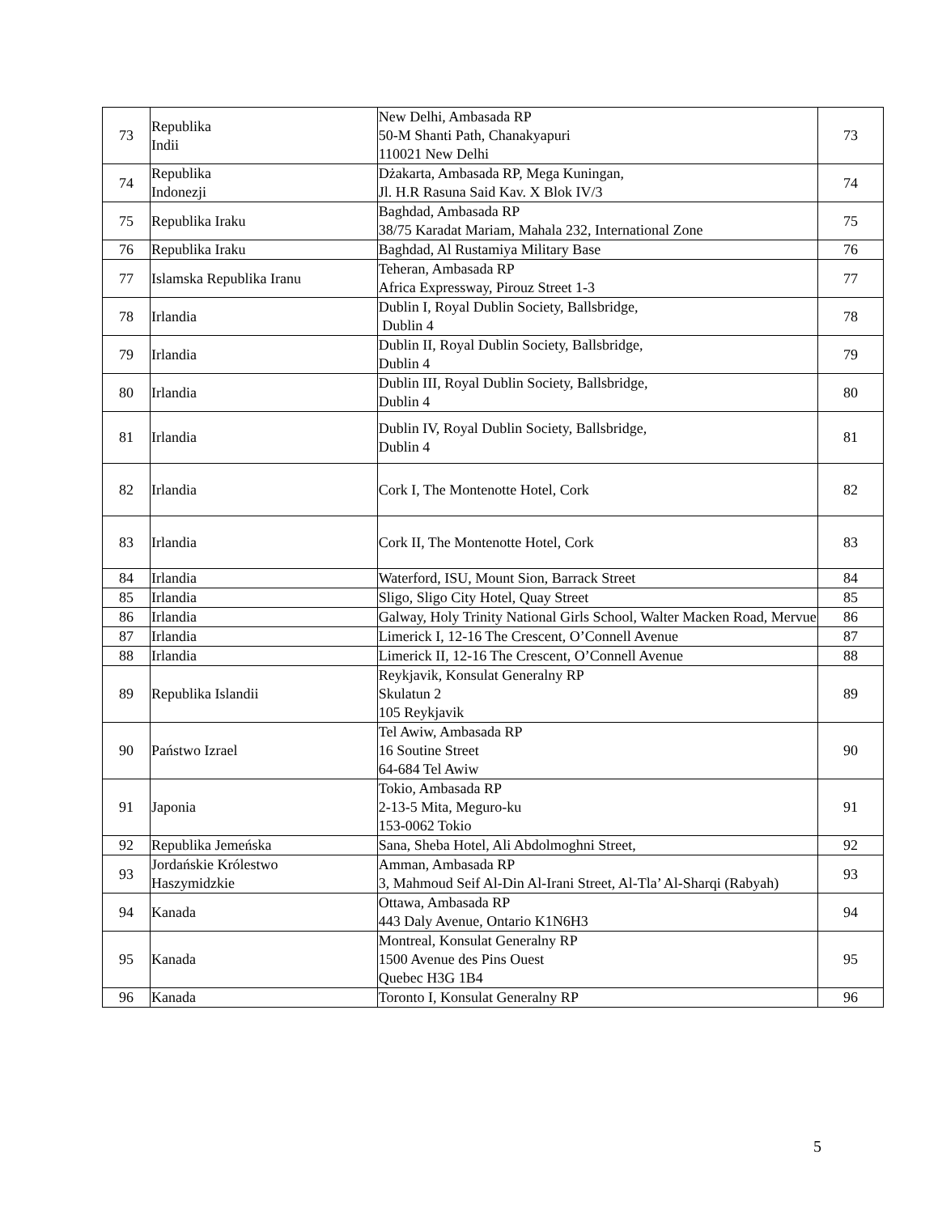| 73 | Republika Indii | New Delhi, Ambasada RP 50-M Shanti Path, Chanakyapuri 110021 New Delhi | 73 |
| 74 | Republika Indonezji | Dżakarta, Ambasada RP, Mega Kuningan, Jl. H.R Rasuna Said Kav. X Blok IV/3 | 74 |
| 75 | Republika Iraku | Baghdad, Ambasada RP 38/75 Karadat Mariam, Mahala 232, International Zone | 75 |
| 76 | Republika Iraku | Baghdad, Al Rustamiya Military Base | 76 |
| 77 | Islamska Republika Iranu | Teheran, Ambasada RP Africa Expressway, Pirouz Street 1-3 | 77 |
| 78 | Irlandia | Dublin I, Royal Dublin Society, Ballsbridge, Dublin 4 | 78 |
| 79 | Irlandia | Dublin II, Royal Dublin Society, Ballsbridge, Dublin 4 | 79 |
| 80 | Irlandia | Dublin III, Royal Dublin Society, Ballsbridge, Dublin 4 | 80 |
| 81 | Irlandia | Dublin IV, Royal Dublin Society, Ballsbridge, Dublin 4 | 81 |
| 82 | Irlandia | Cork I, The Montenotte Hotel, Cork | 82 |
| 83 | Irlandia | Cork II, The Montenotte Hotel, Cork | 83 |
| 84 | Irlandia | Waterford, ISU, Mount Sion, Barrack Street | 84 |
| 85 | Irlandia | Sligo, Sligo City Hotel, Quay Street | 85 |
| 86 | Irlandia | Galway, Holy Trinity National Girls School, Walter Macken Road, Mervue | 86 |
| 87 | Irlandia | Limerick I, 12-16 The Crescent, O’Connell Avenue | 87 |
| 88 | Irlandia | Limerick II, 12-16 The Crescent, O’Connell Avenue | 88 |
| 89 | Republika Islandii | Reykjavik, Konsulat Generalny RP Skulatun 2 105 Reykjavik | 89 |
| 90 | Państwo Izrael | Tel Awiw, Ambasada RP 16 Soutine Street 64-684 Tel Awiw | 90 |
| 91 | Japonia | Tokio, Ambasada RP 2-13-5 Mita, Meguro-ku 153-0062 Tokio | 91 |
| 92 | Republika Jemeńska | Sana, Sheba Hotel, Ali Abdolmoghni Street, | 92 |
| 93 | Jordańskie Królestwo Haszymidzkie | Amman, Ambasada RP 3, Mahmoud Seif Al-Din Al-Irani Street, Al-Tla’ Al-Sharqi (Rabyah) | 93 |
| 94 | Kanada | Ottawa, Ambasada RP 443 Daly Avenue, Ontario K1N6H3 | 94 |
| 95 | Kanada | Montreal, Konsulat Generalny RP 1500 Avenue des Pins Ouest Quebec H3G 1B4 | 95 |
| 96 | Kanada | Toronto I, Konsulat Generalny RP | 96 |
5